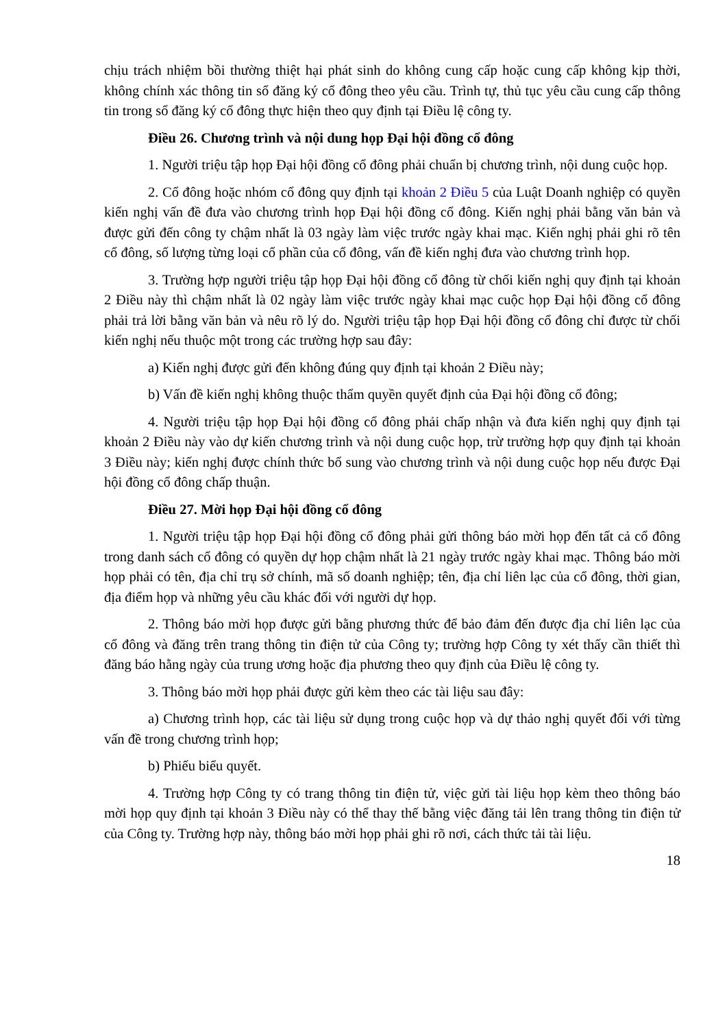chịu trách nhiệm bồi thường thiệt hại phát sinh do không cung cấp hoặc cung cấp không kịp thời, không chính xác thông tin sổ đăng ký cổ đông theo yêu cầu. Trình tự, thủ tục yêu cầu cung cấp thông tin trong sổ đăng ký cổ đông thực hiện theo quy định tại Điều lệ công ty.
Điều 26. Chương trình và nội dung họp Đại hội đồng cổ đông
1. Người triệu tập họp Đại hội đồng cổ đông phải chuẩn bị chương trình, nội dung cuộc họp.
2. Cổ đông hoặc nhóm cổ đông quy định tại khoản 2 Điều 5 của Luật Doanh nghiệp có quyền kiến nghị vấn đề đưa vào chương trình họp Đại hội đồng cổ đông. Kiến nghị phải bằng văn bản và được gửi đến công ty chậm nhất là 03 ngày làm việc trước ngày khai mạc. Kiến nghị phải ghi rõ tên cổ đông, số lượng từng loại cổ phần của cổ đông, vấn đề kiến nghị đưa vào chương trình họp.
3. Trường hợp người triệu tập họp Đại hội đồng cổ đông từ chối kiến nghị quy định tại khoản 2 Điều này thì chậm nhất là 02 ngày làm việc trước ngày khai mạc cuộc họp Đại hội đồng cổ đông phải trả lời bằng văn bản và nêu rõ lý do. Người triệu tập họp Đại hội đồng cổ đông chỉ được từ chối kiến nghị nếu thuộc một trong các trường hợp sau đây:
a) Kiến nghị được gửi đến không đúng quy định tại khoản 2 Điều này;
b) Vấn đề kiến nghị không thuộc thẩm quyền quyết định của Đại hội đồng cổ đông;
4. Người triệu tập họp Đại hội đồng cổ đông phải chấp nhận và đưa kiến nghị quy định tại khoản 2 Điều này vào dự kiến chương trình và nội dung cuộc họp, trừ trường hợp quy định tại khoản 3 Điều này; kiến nghị được chính thức bổ sung vào chương trình và nội dung cuộc họp nếu được Đại hội đồng cổ đông chấp thuận.
Điều 27. Mời họp Đại hội đồng cổ đông
1. Người triệu tập họp Đại hội đồng cổ đông phải gửi thông báo mời họp đến tất cả cổ đông trong danh sách cổ đông có quyền dự họp chậm nhất là 21 ngày trước ngày khai mạc. Thông báo mời họp phải có tên, địa chỉ trụ sở chính, mã số doanh nghiệp; tên, địa chỉ liên lạc của cổ đông, thời gian, địa điểm họp và những yêu cầu khác đối với người dự họp.
2. Thông báo mời họp được gửi bằng phương thức để bảo đảm đến được địa chỉ liên lạc của cổ đông và đăng trên trang thông tin điện tử của Công ty; trường hợp Công ty xét thấy cần thiết thì đăng báo hằng ngày của trung ương hoặc địa phương theo quy định của Điều lệ công ty.
3. Thông báo mời họp phải được gửi kèm theo các tài liệu sau đây:
a) Chương trình họp, các tài liệu sử dụng trong cuộc họp và dự thảo nghị quyết đối với từng vấn đề trong chương trình họp;
b) Phiếu biểu quyết.
4. Trường hợp Công ty có trang thông tin điện tử, việc gửi tài liệu họp kèm theo thông báo mời họp quy định tại khoản 3 Điều này có thể thay thế bằng việc đăng tải lên trang thông tin điện tử của Công ty. Trường hợp này, thông báo mời họp phải ghi rõ nơi, cách thức tải tài liệu.
18